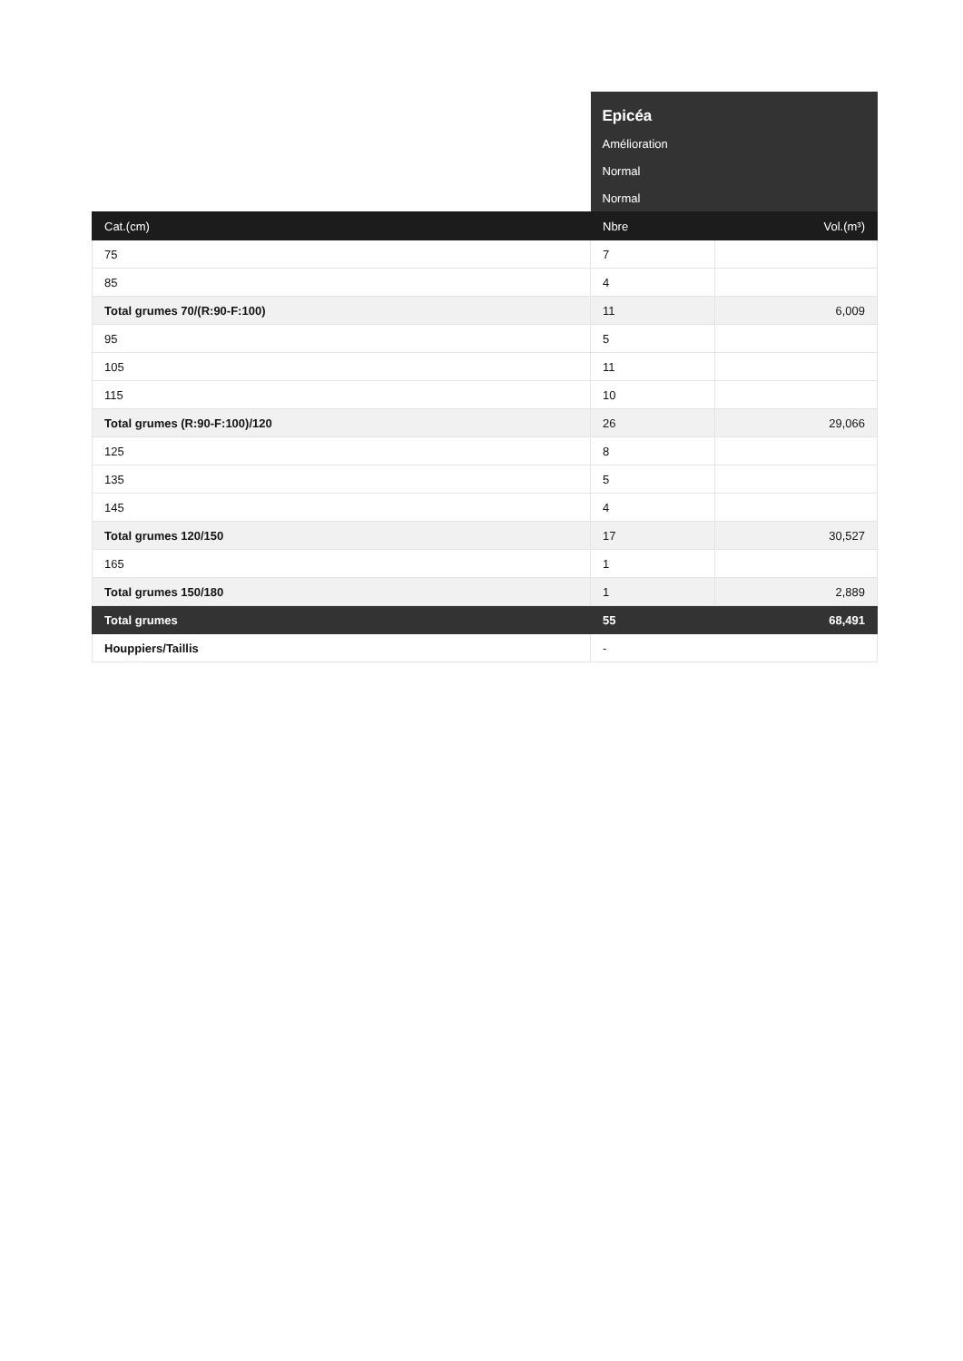| | Epicéa | |
| | Amélioration | |
| | Normal | |
| | Normal | |
| Cat.(cm) | Nbre | Vol.(m³) |
| 75 | 7 | |
| 85 | 4 | |
| Total grumes 70/(R:90-F:100) | 11 | 6,009 |
| 95 | 5 | |
| 105 | 11 | |
| 115 | 10 | |
| Total grumes (R:90-F:100)/120 | 26 | 29,066 |
| 125 | 8 | |
| 135 | 5 | |
| 145 | 4 | |
| Total grumes 120/150 | 17 | 30,527 |
| 165 | 1 | |
| Total grumes 150/180 | 1 | 2,889 |
| Total grumes | 55 | 68,491 |
| Houppiers/Taillis | - | |